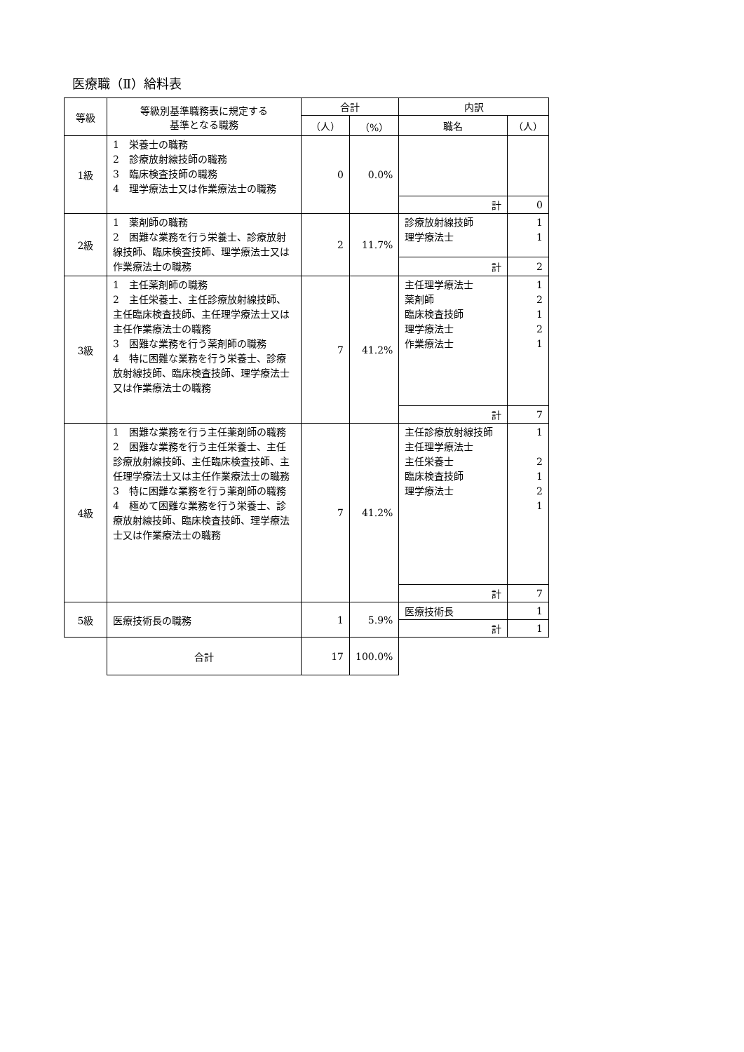医療職（Ⅱ）給料表
| 等級 | 等級別基準職務表に規定する 基準となる職務 | 合計 | | 内訳 | |
| --- | --- | --- | --- | --- | --- |
| | | （人） | （%） | 職名 | （人） |
| 1級 | 1 栄養士の職務 2 診療放射線技師の職務 3 臨床検査技師の職務 4 理学療法士又は作業療法士の職務 | 0 | 0.0% | | |
| | | | | 計 | 0 |
| 2級 | 1 薬剤師の職務 2 困難な業務を行う栄養士、診療放射線技師、臨床検査技師、理学療法士又は作業療法士の職務 | 2 | 11.7% | 診療放射線技師 理学療法士 | 1 1 |
| | | | | 計 | 2 |
| 3級 | 1 主任薬剤師の職務 2 主任栄養士、主任診療放射線技師、主任臨床検査技師、主任理学療法士又は主任作業療法士の職務 3 困難な業務を行う薬剤師の職務 4 特に困難な業務を行う栄養士、診療放射線技師、臨床検査技師、理学療法士又は作業療法士の職務 | 7 | 41.2% | 主任理学療法士 薬剤師 臨床検査技師 理学療法士 作業療法士 | 1 2 1 2 1 |
| | | | | 計 | 7 |
| 4級 | 1 困難な業務を行う主任薬剤師の職務 2 困難な業務を行う主任栄養士、主任診療放射線技師、主任臨床検査技師、主任理学療法士又は主任作業療法士の職務 3 特に困難な業務を行う薬剤師の職務 4 極めて困難な業務を行う栄養士、診療放射線技師、臨床検査技師、理学療法士又は作業療法士の職務 | 7 | 41.2% | 主任診療放射線技師 主任理学療法士 主任栄養士 臨床検査技師 理学療法士 | 1 2 1 2 1 |
| | | | | 計 | 7 |
| 5級 | 医療技術長の職務 | 1 | 5.9% | 医療技術長 | 1 |
| | | | | 計 | 1 |
| | 合計 | 17 | 100.0% | | |